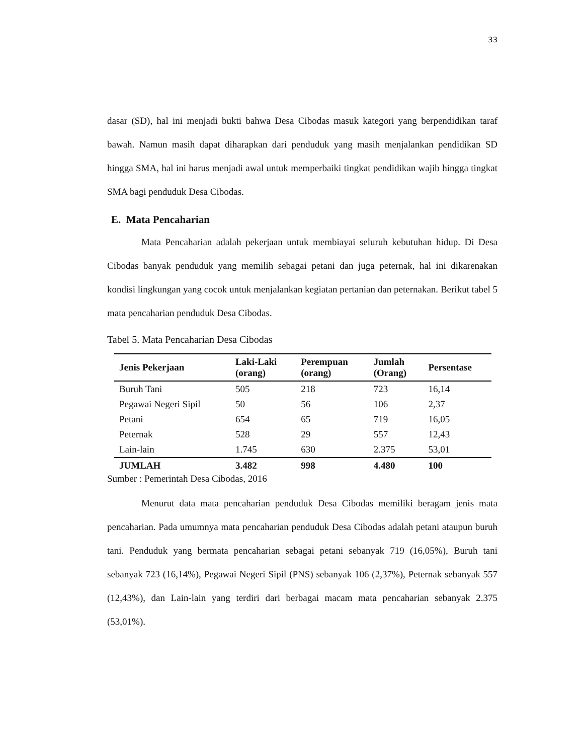33
dasar (SD), hal ini menjadi bukti bahwa Desa Cibodas masuk kategori yang berpendidikan taraf bawah. Namun masih dapat diharapkan dari penduduk yang masih menjalankan pendidikan SD hingga SMA, hal ini harus menjadi awal untuk memperbaiki tingkat pendidikan wajib hingga tingkat SMA bagi penduduk Desa Cibodas.
E. Mata Pencaharian
Mata Pencaharian adalah pekerjaan untuk membiayai seluruh kebutuhan hidup. Di Desa Cibodas banyak penduduk yang memilih sebagai petani dan juga peternak, hal ini dikarenakan kondisi lingkungan yang cocok untuk menjalankan kegiatan pertanian dan peternakan. Berikut tabel 5 mata pencaharian penduduk Desa Cibodas.
Tabel 5. Mata Pencaharian Desa Cibodas
| Jenis Pekerjaan | Laki-Laki (orang) | Perempuan (orang) | Jumlah (Orang) | Persentase |
| --- | --- | --- | --- | --- |
| Buruh Tani | 505 | 218 | 723 | 16,14 |
| Pegawai Negeri Sipil | 50 | 56 | 106 | 2,37 |
| Petani | 654 | 65 | 719 | 16,05 |
| Peternak | 528 | 29 | 557 | 12,43 |
| Lain-lain | 1.745 | 630 | 2.375 | 53,01 |
| JUMLAH | 3.482 | 998 | 4.480 | 100 |
Sumber : Pemerintah Desa Cibodas, 2016
Menurut data mata pencaharian penduduk Desa Cibodas memiliki beragam jenis mata pencaharian. Pada umumnya mata pencaharian penduduk Desa Cibodas adalah petani ataupun buruh tani. Penduduk yang bermata pencaharian sebagai petani sebanyak 719 (16,05%), Buruh tani sebanyak 723 (16,14%), Pegawai Negeri Sipil (PNS) sebanyak 106 (2,37%), Peternak sebanyak 557 (12,43%), dan Lain-lain yang terdiri dari berbagai macam mata pencaharian sebanyak 2.375 (53,01%).